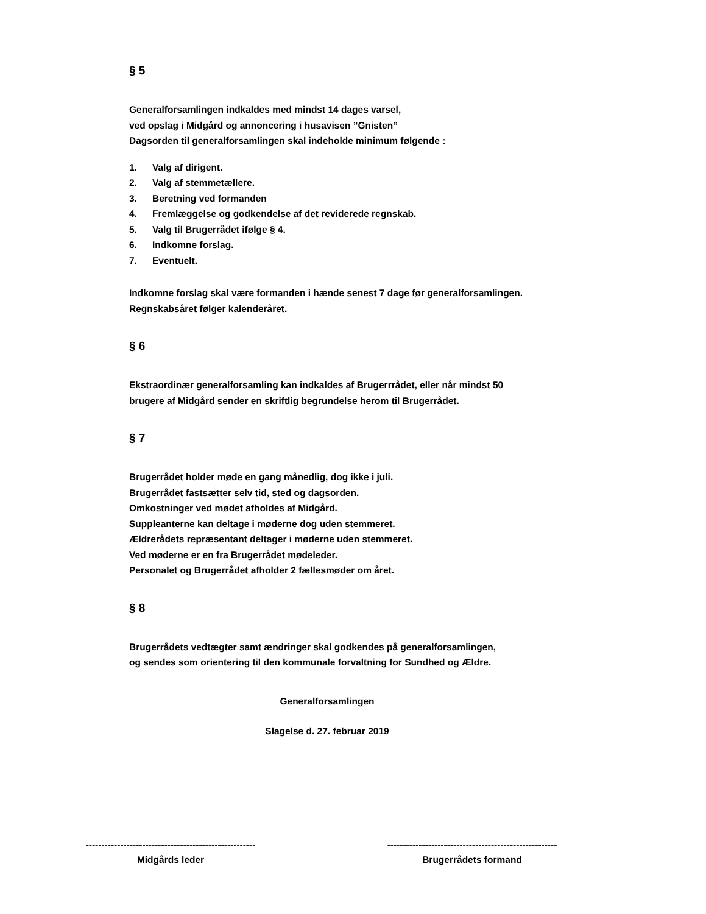§ 5
Generalforsamlingen indkaldes med mindst 14 dages varsel,
ved opslag i Midgård og annoncering i husavisen ”Gnisten”
Dagsorden til generalforsamlingen skal indeholde minimum følgende :
1. Valg af dirigent.
2. Valg af stemmetællere.
3. Beretning ved formanden
4. Fremlæggelse og godkendelse af det reviderede regnskab.
5. Valg til Brugerrådet ifølge § 4.
6. Indkomne forslag.
7. Eventuelt.
Indkomne forslag skal være formanden i hænde senest 7 dage før generalforsamlingen.
Regnskabsåret følger kalenderåret.
§ 6
Ekstraordinær generalforsamling kan indkaldes af Brugerrrådet, eller når mindst 50
brugere af Midgård sender en skriftlig begrundelse herom til Brugerrådet.
§ 7
Brugerrådet holder møde en gang månedlig, dog ikke i juli.
Brugerrådet fastsætter selv tid, sted og dagsorden.
Omkostninger ved mødet afholdes af Midgård.
Suppleanterne kan deltage i møderne dog uden stemmeret.
Ældrerådets repræsentant deltager i møderne uden stemmeret.
Ved møderne er en fra Brugerrådet mødeleder.
Personalet og Brugerrådet afholder 2 fællesmøder om året.
§ 8
Brugerrådets vedtægter samt ændringer skal godkendes på generalforsamlingen,
og sendes som orientering til den kommunale forvaltning for Sundhed og Ældre.
Generalforsamlingen
Slagelse d. 27. februar 2019
------------------------------------------------------
Midgårds leder
------------------------------------------------------
Brugerrådets formand